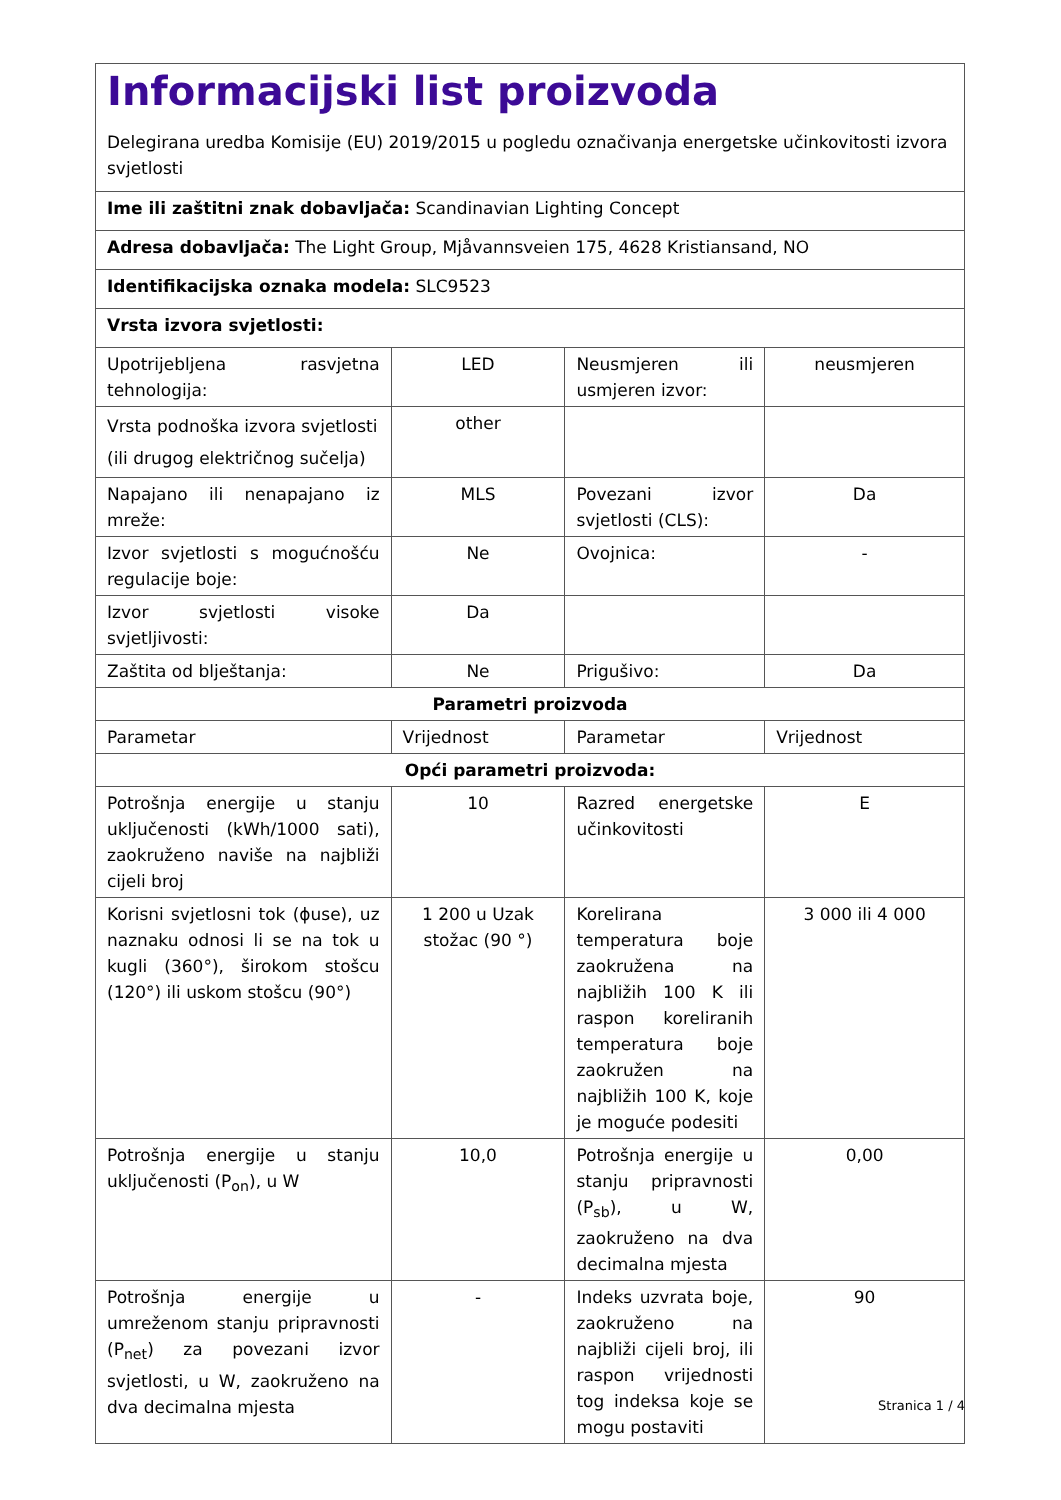| Informacijski list proizvoda Delegirana uredba Komisije (EU) 2019/2015 u pogledu označivanja energetske učinkovitosti izvora svjetlosti | | | |
| Ime ili zaštitni znak dobavljača: Scandinavian Lighting Concept | | | |
| Adresa dobavljača: The Light Group, Mjåvannsveien 175, 4628 Kristiansand, NO | | | |
| Identifikacijska oznaka modela: SLC9523 | | | |
| Vrsta izvora svjetlosti: | | | |
| Upotrijebljena rasvjetna tehnologija: | LED | Neusmjeren ili usmjeren izvor: | neusmjeren |
| Vrsta podnoška izvora svjetlosti (ili drugog električnog sučelja) | other | | |
| Napajano ili nenapajano iz mreže: | MLS | Povezani izvor svjetlosti (CLS): | Da |
| Izvor svjetlosti s mogućnošću regulacije boje: | Ne | Ovojnica: | - |
| Izvor svjetlosti visoke svjetljivosti: | Da | | |
| Zaštita od blještanja: | Ne | Prigušivo: | Da |
| Parametri proizvoda | | | |
| Parametar | Vrijednost | Parametar | Vrijednost |
| Opći parametri proizvoda: | | | |
| Potrošnja energije u stanju uključenosti (kWh/1000 sati), zaokruženo naviše na najbliži cijeli broj | 10 | Razred energetske učinkovitosti | E |
| Korisni svjetlosni tok (ϕuse), uz naznaku odnosi li se na tok u kugli (360°), širokom stošcu (120°) ili uskom stošcu (90°) | 1 200 u Uzak stožac (90 °) | Korelirana temperatura boje zaokružena na najbližih 100 K ili raspon koreliranih temperatura boje zaokružen na najbližih 100 K, koje je moguće podesiti | 3 000 ili 4 000 |
| Potrošnja energije u stanju uključenosti (P<sub>on</sub>), u W | 10,0 | Potrošnja energije u stanju pripravnosti (P<sub>sb</sub>), u W, zaokruženo na dva decimalna mjesta | 0,00 |
| Potrošnja energije u umreženom stanju pripravnosti (P<sub>net</sub>) za povezani izvor svjetlosti, u W, zaokruženo na dva decimalna mjesta | - | Indeks uzvrata boje, zaokruženo na najbliži cijeli broj, ili raspon vrijednosti tog indeksa koje se mogu postaviti | 90 |
Stranica 1 / 4